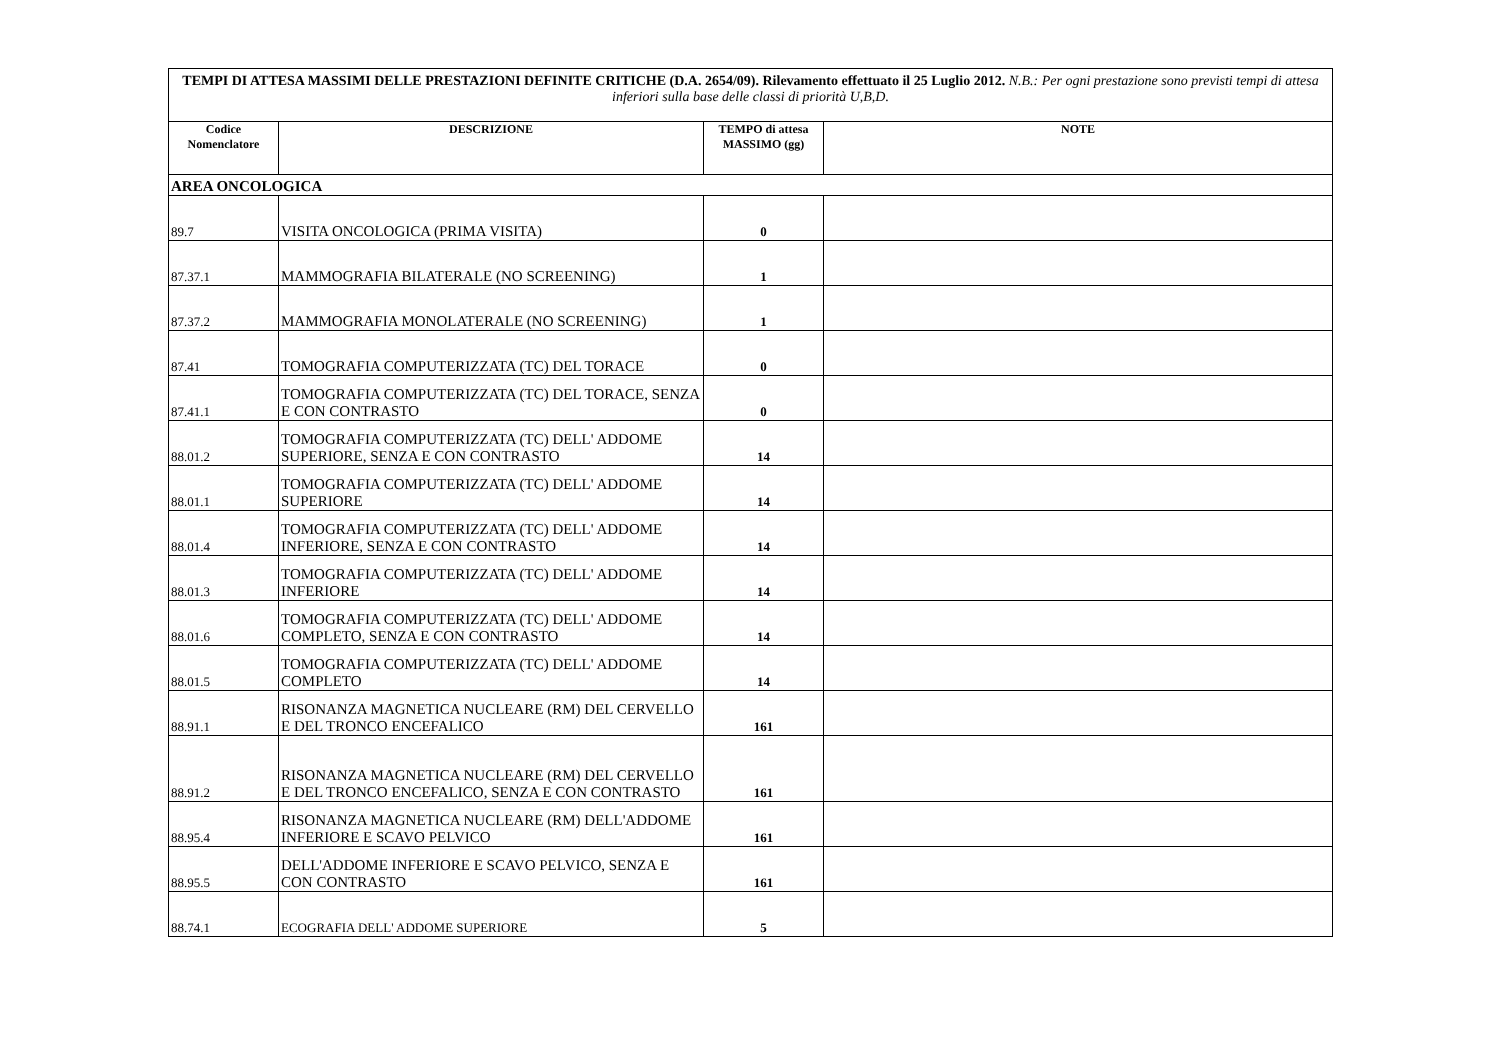| TEMPI DI ATTESA MASSIMI DELLE PRESTAZIONI DEFINITE CRITICHE (D.A. 2654/09). Rilevamento effettuato il 25 Luglio 2012. N.B.: Per ogni prestazione sono previsti tempi di attesa inferiori sulla base delle classi di priorità U,B,D. | | | |
| Codice Nomenclatore | DESCRIZIONE | TEMPO di attesa MASSIMO (gg) | NOTE |
| AREA ONCOLOGICA | | | |
| 89.7 | VISITA ONCOLOGICA (PRIMA VISITA) | 0 | |
| 87.37.1 | MAMMOGRAFIA BILATERALE (NO SCREENING) | 1 | |
| 87.37.2 | MAMMOGRAFIA MONOLATERALE (NO SCREENING) | 1 | |
| 87.41 | TOMOGRAFIA COMPUTERIZZATA (TC) DEL TORACE | 0 | |
| 87.41.1 | TOMOGRAFIA COMPUTERIZZATA (TC) DEL TORACE, SENZA E CON CONTRASTO | 0 | |
| 88.01.2 | TOMOGRAFIA COMPUTERIZZATA (TC) DELL' ADDOME SUPERIORE, SENZA E CON CONTRASTO | 14 | |
| 88.01.1 | TOMOGRAFIA COMPUTERIZZATA (TC) DELL' ADDOME SUPERIORE | 14 | |
| 88.01.4 | TOMOGRAFIA COMPUTERIZZATA (TC) DELL' ADDOME INFERIORE, SENZA E CON CONTRASTO | 14 | |
| 88.01.3 | TOMOGRAFIA COMPUTERIZZATA (TC) DELL' ADDOME INFERIORE | 14 | |
| 88.01.6 | TOMOGRAFIA COMPUTERIZZATA (TC) DELL' ADDOME COMPLETO, SENZA E CON CONTRASTO | 14 | |
| 88.01.5 | TOMOGRAFIA COMPUTERIZZATA (TC) DELL' ADDOME COMPLETO | 14 | |
| 88.91.1 | RISONANZA MAGNETICA NUCLEARE (RM) DEL CERVELLO E DEL TRONCO ENCEFALICO | 161 | |
| 88.91.2 | RISONANZA MAGNETICA NUCLEARE (RM) DEL CERVELLO E DEL TRONCO ENCEFALICO, SENZA E CON CONTRASTO | 161 | |
| 88.95.4 | RISONANZA MAGNETICA NUCLEARE (RM) DELL'ADDOME INFERIORE E SCAVO PELVICO | 161 | |
| 88.95.5 | DELL'ADDOME INFERIORE E SCAVO PELVICO, SENZA E CON CONTRASTO | 161 | |
| 88.74.1 | ECOGRAFIA DELL' ADDOME SUPERIORE | 5 | |